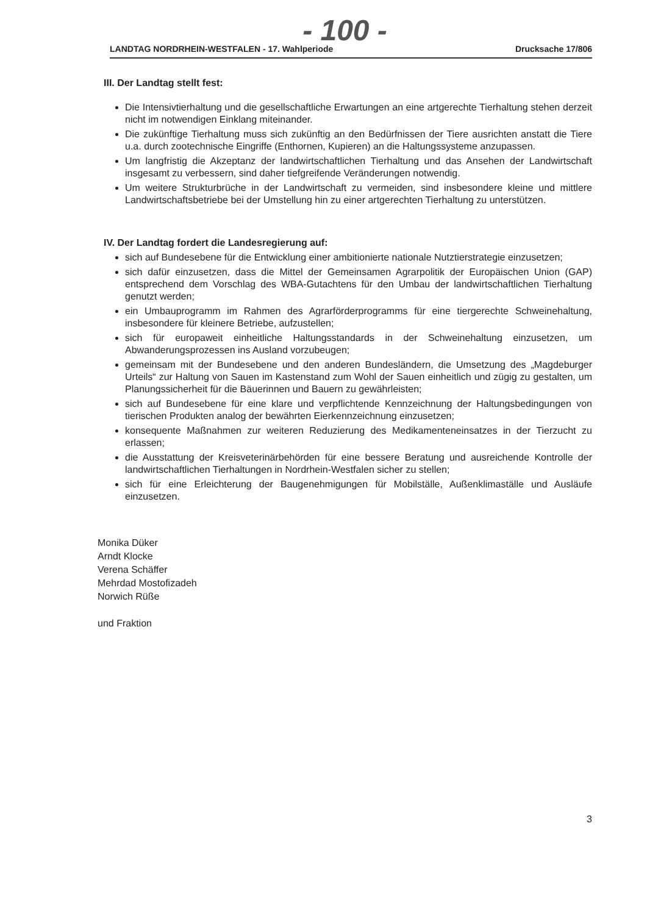- 100 -
LANDTAG NORDRHEIN-WESTFALEN - 17. Wahlperiode Drucksache 17/806
III. Der Landtag stellt fest:
Die Intensivtierhaltung und die gesellschaftliche Erwartungen an eine artgerechte Tierhaltung stehen derzeit nicht im notwendigen Einklang miteinander.
Die zukünftige Tierhaltung muss sich zukünftig an den Bedürfnissen der Tiere ausrichten anstatt die Tiere u.a. durch zootechnische Eingriffe (Enthornen, Kupieren) an die Haltungssysteme anzupassen.
Um langfristig die Akzeptanz der landwirtschaftlichen Tierhaltung und das Ansehen der Landwirtschaft insgesamt zu verbessern, sind daher tiefgreifende Veränderungen notwendig.
Um weitere Strukturbrüche in der Landwirtschaft zu vermeiden, sind insbesondere kleine und mittlere Landwirtschaftsbetriebe bei der Umstellung hin zu einer artgerechten Tierhaltung zu unterstützen.
IV. Der Landtag fordert die Landesregierung auf:
sich auf Bundesebene für die Entwicklung einer ambitionierte nationale Nutztierstrategie einzusetzen;
sich dafür einzusetzen, dass die Mittel der Gemeinsamen Agrarpolitik der Europäischen Union (GAP) entsprechend dem Vorschlag des WBA-Gutachtens für den Umbau der landwirtschaftlichen Tierhaltung genutzt werden;
ein Umbauprogramm im Rahmen des Agrarförderprogramms für eine tiergerechte Schweinehaltung, insbesondere für kleinere Betriebe, aufzustellen;
sich für europaweit einheitliche Haltungsstandards in der Schweinehaltung einzusetzen, um Abwanderungsprozessen ins Ausland vorzubeugen;
gemeinsam mit der Bundesebene und den anderen Bundesländern, die Umsetzung des „Magdeburger Urteils“ zur Haltung von Sauen im Kastenstand zum Wohl der Sauen einheitlich und zügig zu gestalten, um Planungssicherheit für die Bäuerinnen und Bauern zu gewährleisten;
sich auf Bundesebene für eine klare und verpflichtende Kennzeichnung der Haltungsbedingungen von tierischen Produkten analog der bewährten Eierkennzeichnung einzusetzen;
konsequente Maßnahmen zur weiteren Reduzierung des Medikamenteneinsatzes in der Tierzucht zu erlassen;
die Ausstattung der Kreisveterinärbehörden für eine bessere Beratung und ausreichende Kontrolle der landwirtschaftlichen Tierhaltungen in Nordrhein-Westfalen sicher zu stellen;
sich für eine Erleichterung der Baugenehmigungen für Mobilställe, Außenklimaställe und Ausläufe einzusetzen.
Monika Düker
Arndt Klocke
Verena Schäffer
Mehrdad Mostofizadeh
Norwich Rüße
und Fraktion
3